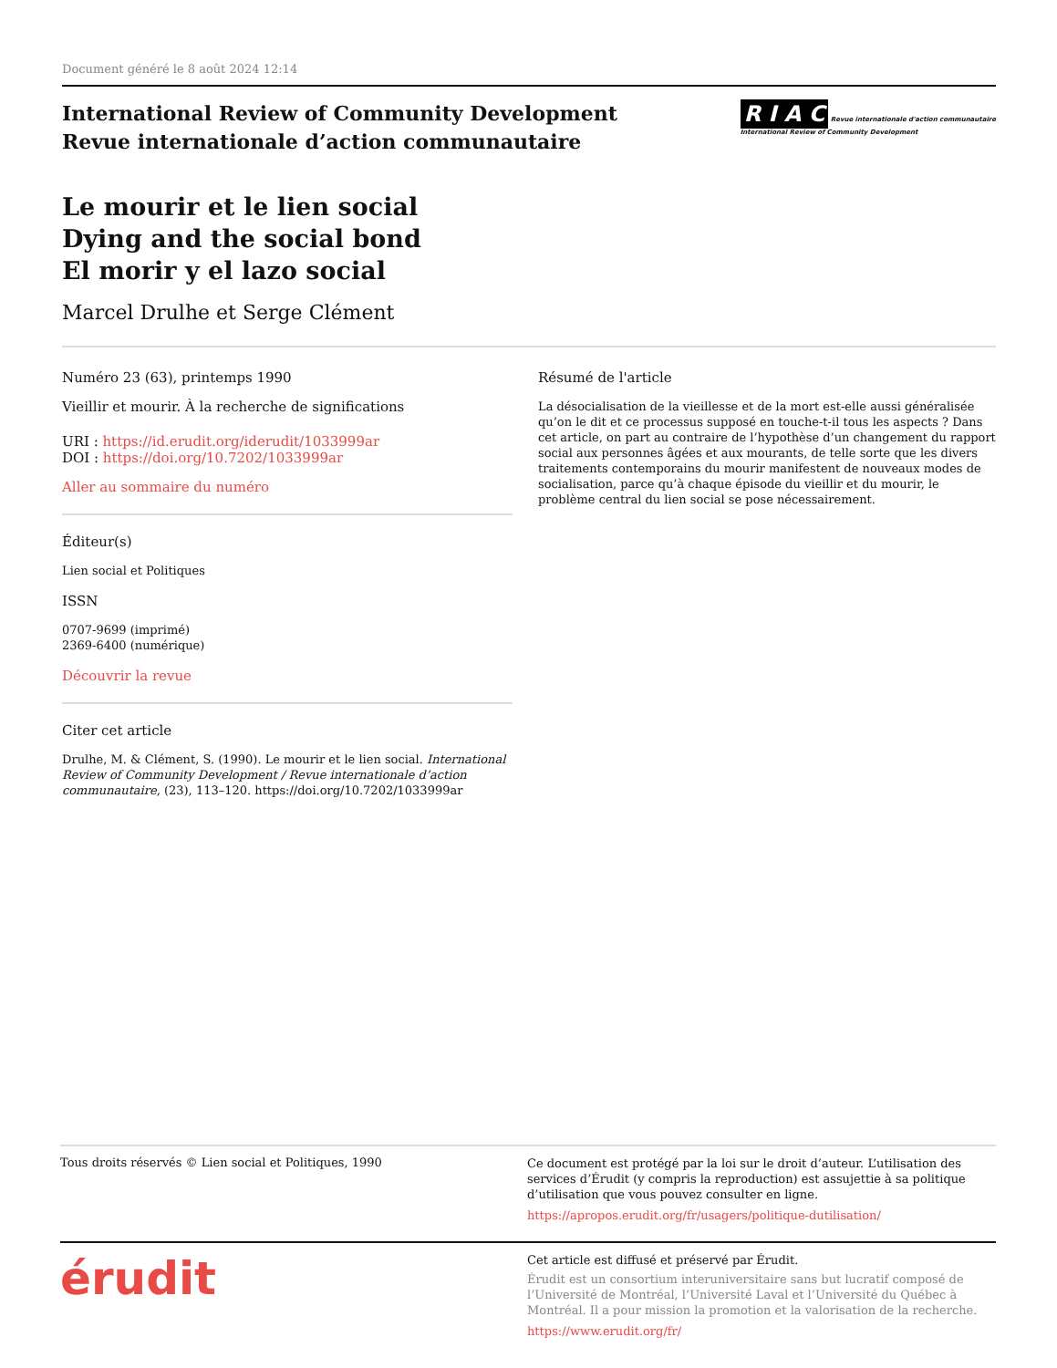Document généré le 8 août 2024 12:14
International Review of Community Development
Revue internationale d’action communautaire
R I A C Revue internationale d'action communautaire
International Review of Community Development
Le mourir et le lien social
Dying and the social bond
El morir y el lazo social
Marcel Drulhe et Serge Clément
Numéro 23 (63), printemps 1990
Vieillir et mourir. À la recherche de significations
URI : https://id.erudit.org/iderudit/1033999ar
DOI : https://doi.org/10.7202/1033999ar
Aller au sommaire du numéro
Éditeur(s)
Lien social et Politiques
ISSN
0707-9699 (imprimé)
2369-6400 (numérique)
Découvrir la revue
Citer cet article
Drulhe, M. & Clément, S. (1990). Le mourir et le lien social. International Review of Community Development / Revue internationale d’action communautaire, (23), 113–120. https://doi.org/10.7202/1033999ar
Résumé de l'article
La désocialisation de la vieillesse et de la mort est-elle aussi généralisée qu’on le dit et ce processus supposé en touche-t-il tous les aspects ? Dans cet article, on part au contraire de l’hypothèse d’un changement du rapport social aux personnes âgées et aux mourants, de telle sorte que les divers traitements contemporains du mourir manifestent de nouveaux modes de socialisation, parce qu’à chaque épisode du vieillir et du mourir, le problème central du lien social se pose nécessairement.
Tous droits réservés © Lien social et Politiques, 1990
Ce document est protégé par la loi sur le droit d’auteur. L’utilisation des services d’Érudit (y compris la reproduction) est assujettie à sa politique d’utilisation que vous pouvez consulter en ligne.
https://apropos.erudit.org/fr/usagers/politique-dutilisation/
érudit
Cet article est diffusé et préservé par Érudit.
Érudit est un consortium interuniversitaire sans but lucratif composé de l’Université de Montréal, l’Université Laval et l’Université du Québec à Montréal. Il a pour mission la promotion et la valorisation de la recherche.
https://www.erudit.org/fr/